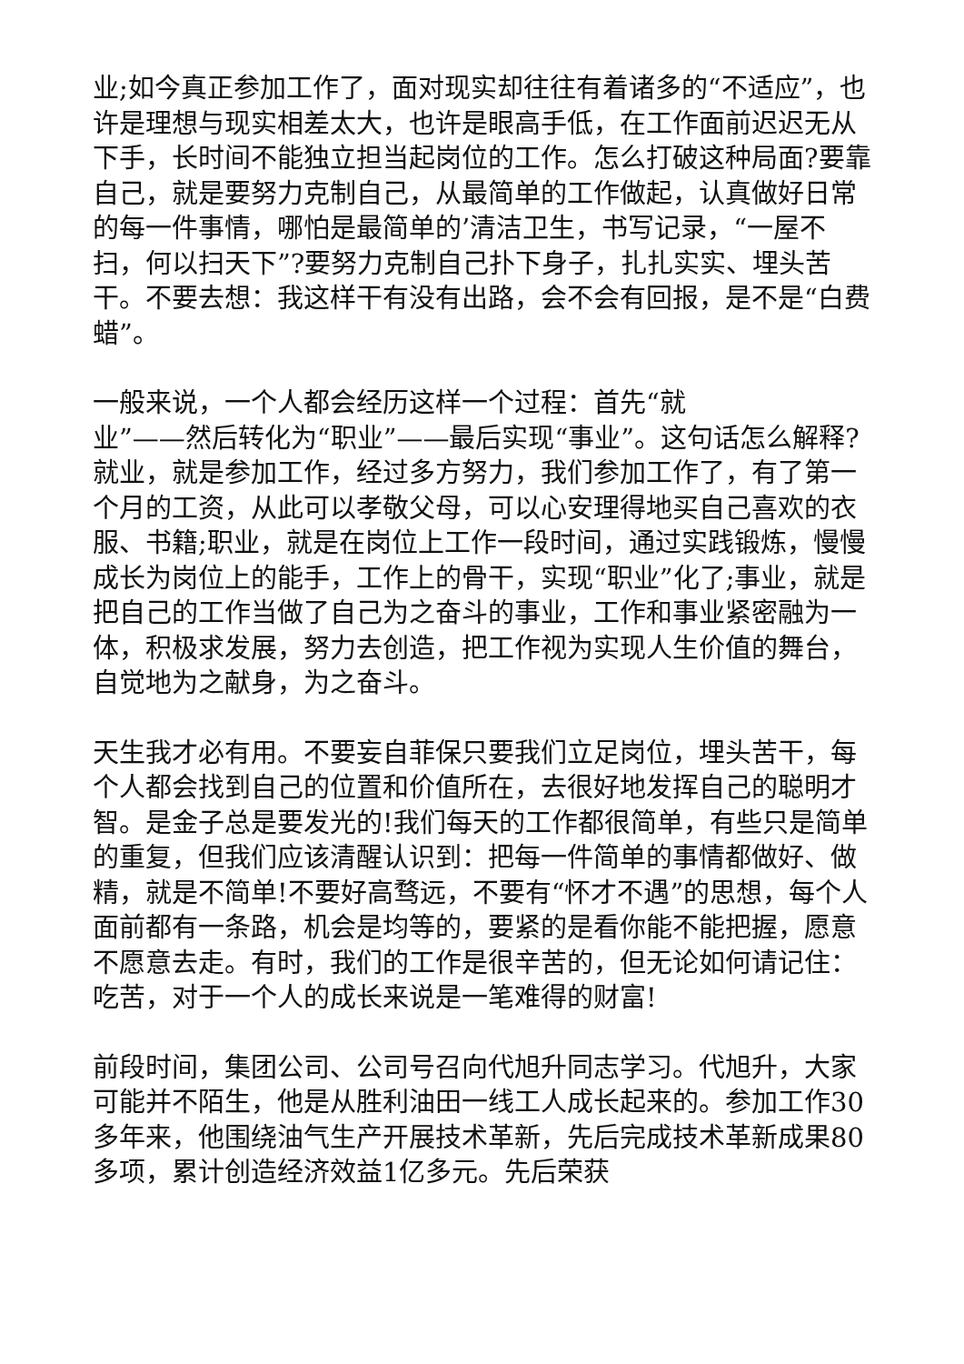业;如今真正参加工作了，面对现实却往往有着诸多的“不适应”，也许是理想与现实相差太大，也许是眼高手低，在工作面前迟迟无从下手，长时间不能独立担当起岗位的工作。怎么打破这种局面?要靠自己，就是要努力克制自己，从最简单的工作做起，认真做好日常的每一件事情，哪怕是最简单的’清洁卫生，书写记录，“一屋不扫，何以扫天下”?要努力克制自己扑下身子，扎扎实实、埋头苦干。不要去想：我这样干有没有出路，会不会有回报，是不是“白费蜡”。
一般来说，一个人都会经历这样一个过程：首先“就
业”——然后转化为“职业”——最后实现“事业”。这句话怎么解释?就业，就是参加工作，经过多方努力，我们参加工作了，有了第一个月的工资，从此可以孝敬父母，可以心安理得地买自己喜欢的衣服、书籍;职业，就是在岗位上工作一段时间，通过实践锻炼，慢慢成长为岗位上的能手，工作上的骨干，实现“职业”化了;事业，就是把自己的工作当做了自己为之奋斗的事业，工作和事业紧密融为一体，积极求发展，努力去创造，把工作视为实现人生价值的舞台，自觉地为之献身，为之奋斗。
天生我才必有用。不要妄自菲保只要我们立足岗位，埋头苦干，每个人都会找到自己的位置和价值所在，去很好地发挥自己的聪明才智。是金子总是要发光的!我们每天的工作都很简单，有些只是简单的重复，但我们应该清醒认识到：把每一件简单的事情都做好、做精，就是不简单!不要好高骛远，不要有“怀才不遇”的思想，每个人面前都有一条路，机会是均等的，要紧的是看你能不能把握，愿意不愿意去走。有时，我们的工作是很辛苦的，但无论如何请记住：吃苦，对于一个人的成长来说是一笔难得的财富!
前段时间，集团公司、公司号召向代旭升同志学习。代旭升，大家可能并不陌生，他是从胜利油田一线工人成长起来的。参加工作30多年来，他围绕油气生产开展技术革新，先后完成技术革新成果80多项，累计创造经济效益1亿多元。先后荣获